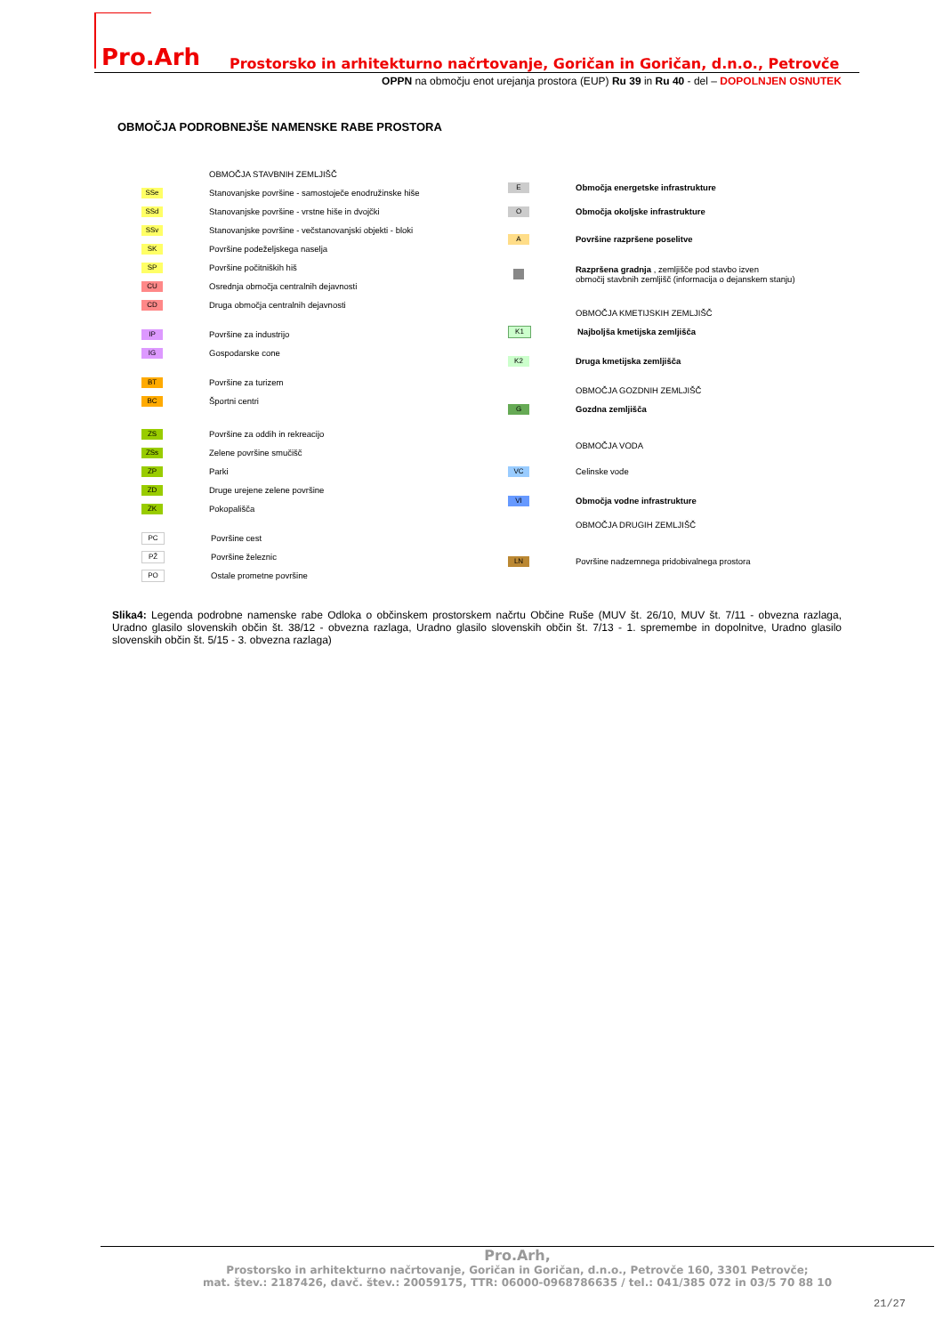Pro.Arh
Prostorsko in arhitekturno načrtovanje, Goričan in Goričan, d.n.o., Petrovče
OPPN na območju enot urejanja prostora (EUP) Ru 39 in Ru 40 - del – DOPOLNJEN OSNUTEK
OBMOČJA PODROBNEJŠE NAMENSKE RABE PROSTORA
OBMOČJA STAVBNIH ZEMLJIŠČ
SSe Stanovanjske površine - samostoječe enodružinske hiše
SSd Stanovanjske površine - vrstne hiše in dvojčki
SSv Stanovanjske površine - večstanovanjski objekti - bloki
SK Površine podeželjskega naselja
SP Površine počitniških hiš
CU Osrednja območja centralnih dejavnosti
CD Druga območja centralnih dejavnosti
IP Površine za industrijo
IG Gospodarske cone
BT Površine za turizem
BC Športni centri
ZS Površine za oddih in rekreacijo
ZSs Zelene površine smučišč
ZP Parki
ZD Druge urejene zelene površine
ZK Pokopališča
PC Površine cest
PŽ Površine železnic
PO Ostale prometne površine
E Območja energetske infrastrukture
O Območja okoljske infrastrukture
A Površine razpršene poselitve
Razpršena gradnja , zemljišče pod stavbo izven
območij stavbnih zemljišč (informacija o dejanskem stanju)
OBMOČJA KMETIJSKIH ZEMLJIŠČ
K1 Najboljša kmetijska zemljišča
K2 Druga kmetijska zemljišča
OBMOČJA GOZDNIH ZEMLJIŠČ
G Gozdna zemljišča
OBMOČJA VODA
VC Celinske vode
VI Območja vodne infrastrukture
OBMOČJA DRUGIH ZEMLJIŠČ
LN Površine nadzemnega pridobivalnega prostora
Slika4: Legenda podrobne namenske rabe Odloka o občinskem prostorskem načrtu Občine Ruše (MUV št. 26/10, MUV št. 7/11 - obvezna razlaga, Uradno glasilo slovenskih občin št. 38/12 - obvezna razlaga, Uradno glasilo slovenskih občin št. 7/13 - 1. spremembe in dopolnitve, Uradno glasilo slovenskih občin št. 5/15 - 3. obvezna razlaga)
Pro.Arh,
Prostorsko in arhitekturno načrtovanje, Goričan in Goričan, d.n.o., Petrovče 160, 3301 Petrovče;
mat. štev.: 2187426, davč. štev.: 20059175, TTR: 06000-0968786635 / tel.: 041/385 072 in 03/5 70 88 10
21/27